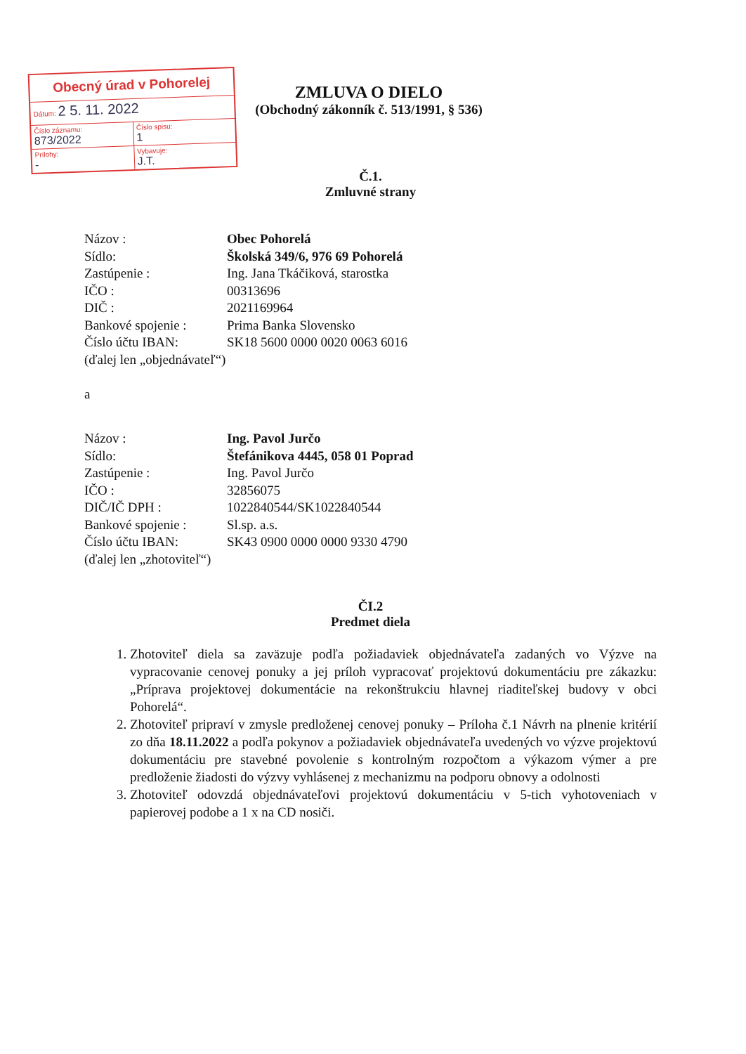Obecný úrad v Pohorelej
Dátum: 2 5. 11. 2022
Číslo záznamu:
873/2022
Číslo spisu:
1
Prílohy:
-
Vybavuje:
J.T.
ZMLUVA O DIELO
(Obchodný zákonník č. 513/1991, § 536)
Č.1.
Zmluvné strany
| Názov : | Obec Pohorelá |
| Sídlo: | Školská 349/6, 976 69 Pohorelá |
| Zastúpenie : | Ing. Jana Tkáčiková, starostka |
| IČO : | 00313696 |
| DIČ : | 2021169964 |
| Bankové spojenie : | Prima Banka Slovensko |
| Číslo účtu IBAN: | SK18 5600 0000 0020 0063 6016 |
| (ďalej len „objednávateľ“) | |
a
| Názov : | Ing. Pavol Jurčo |
| Sídlo: | Štefánikova 4445, 058 01 Poprad |
| Zastúpenie : | Ing. Pavol Jurčo |
| IČO : | 32856075 |
| DIČ/IČ DPH : | 1022840544/SK1022840544 |
| Bankové spojenie : | Sl.sp. a.s. |
| Číslo účtu IBAN: | SK43 0900 0000 0000 9330 4790 |
| (ďalej len „zhotoviteľ“) | |
ČI.2
Predmet diela
1. Zhotoviteľ diela sa zaväzuje podľa požiadaviek objednávateľa zadaných vo Výzve na vypracovanie cenovej ponuky a jej príloh vypracovať projektovú dokumentáciu pre zákazku: „Príprava projektovej dokumentácie na rekonštrukciu hlavnej riaditeľskej budovy v obci Pohorelá“.
2. Zhotoviteľ pripraví v zmysle predloženej cenovej ponuky – Príloha č.1 Návrh na plnenie kritérií zo dňa 18.11.2022 a podľa pokynov a požiadaviek objednávateľa uvedených vo výzve projektovú dokumentáciu pre stavebné povolenie s kontrolným rozpočtom a výkazom výmer a pre predloženie žiadosti do výzvy vyhlásenej z mechanizmu na podporu obnovy a odolnosti
3. Zhotoviteľ odovzdá objednávateľovi projektovú dokumentáciu v 5-tich vyhotoveniach v papierovej podobe a 1 x na CD nosiči.